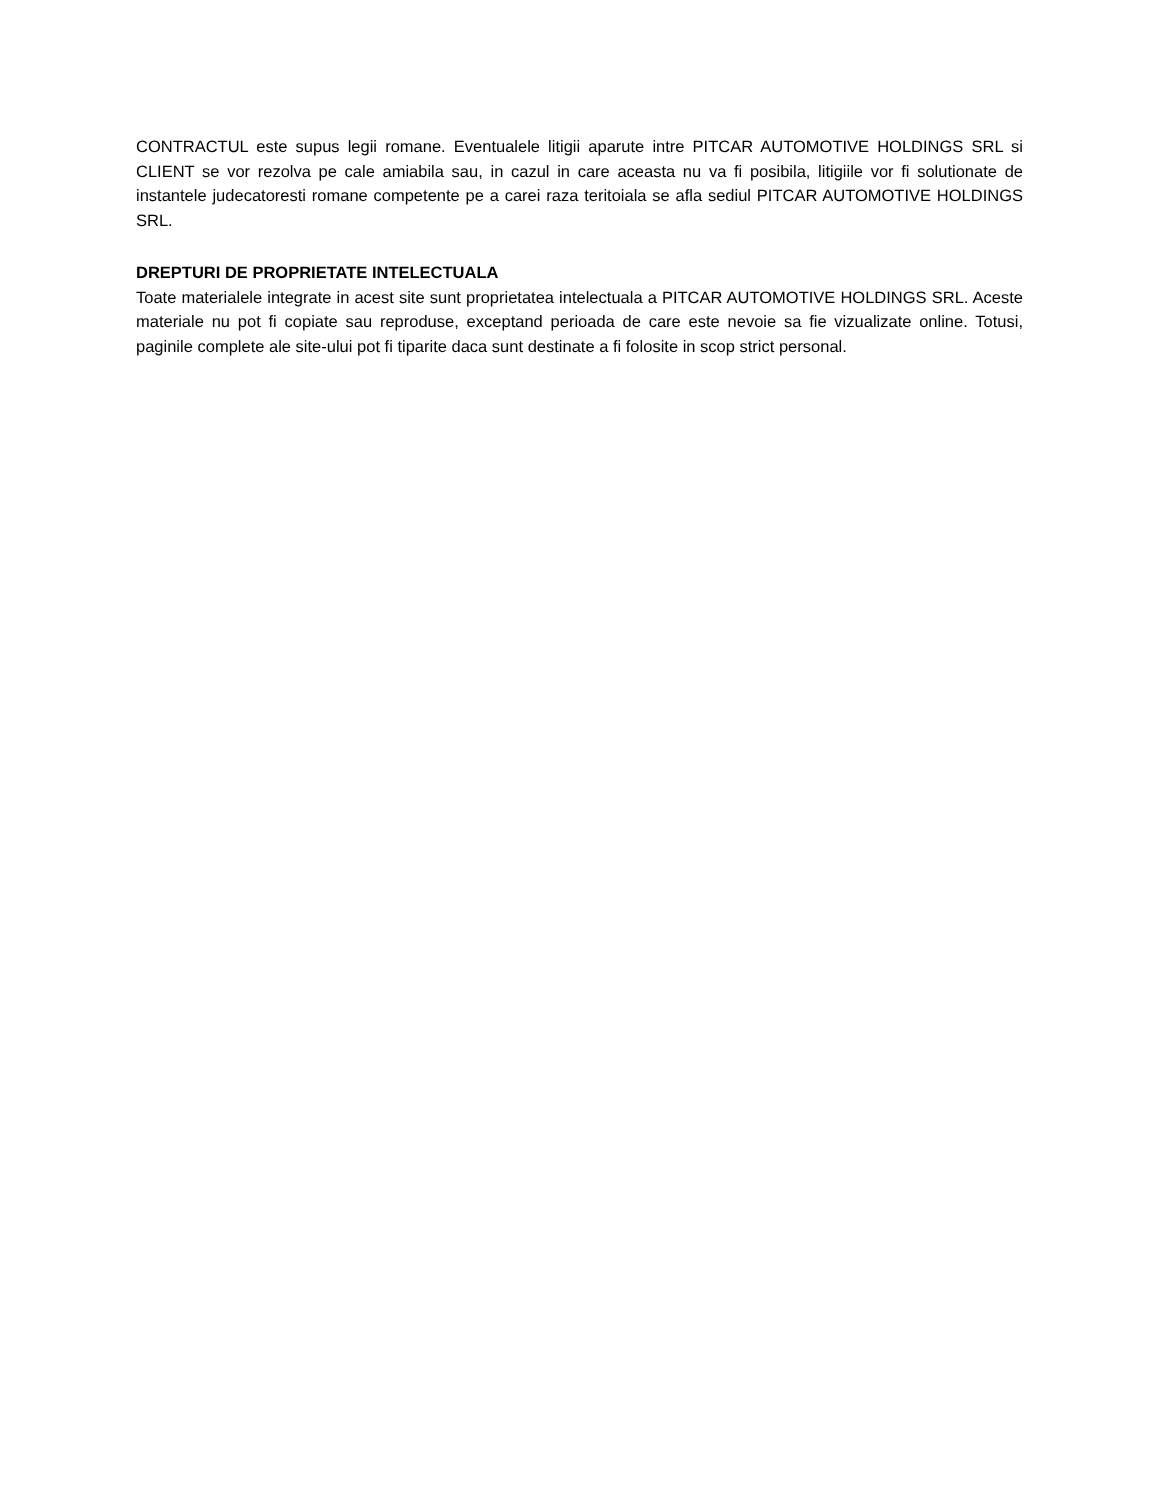CONTRACTUL este supus legii romane. Eventualele litigii aparute intre PITCAR AUTOMOTIVE HOLDINGS SRL si CLIENT se vor rezolva pe cale amiabila sau, in cazul in care aceasta nu va fi posibila, litigiile vor fi solutionate de instantele judecatoresti romane competente pe a carei raza teritoiala se afla sediul PITCAR AUTOMOTIVE HOLDINGS SRL.
DREPTURI DE PROPRIETATE INTELECTUALA
Toate materialele integrate in acest site sunt proprietatea intelectuala a PITCAR AUTOMOTIVE HOLDINGS SRL. Aceste materiale nu pot fi copiate sau reproduse, exceptand perioada de care este nevoie sa fie vizualizate online. Totusi, paginile complete ale site-ului pot fi tiparite daca sunt destinate a fi folosite in scop strict personal.